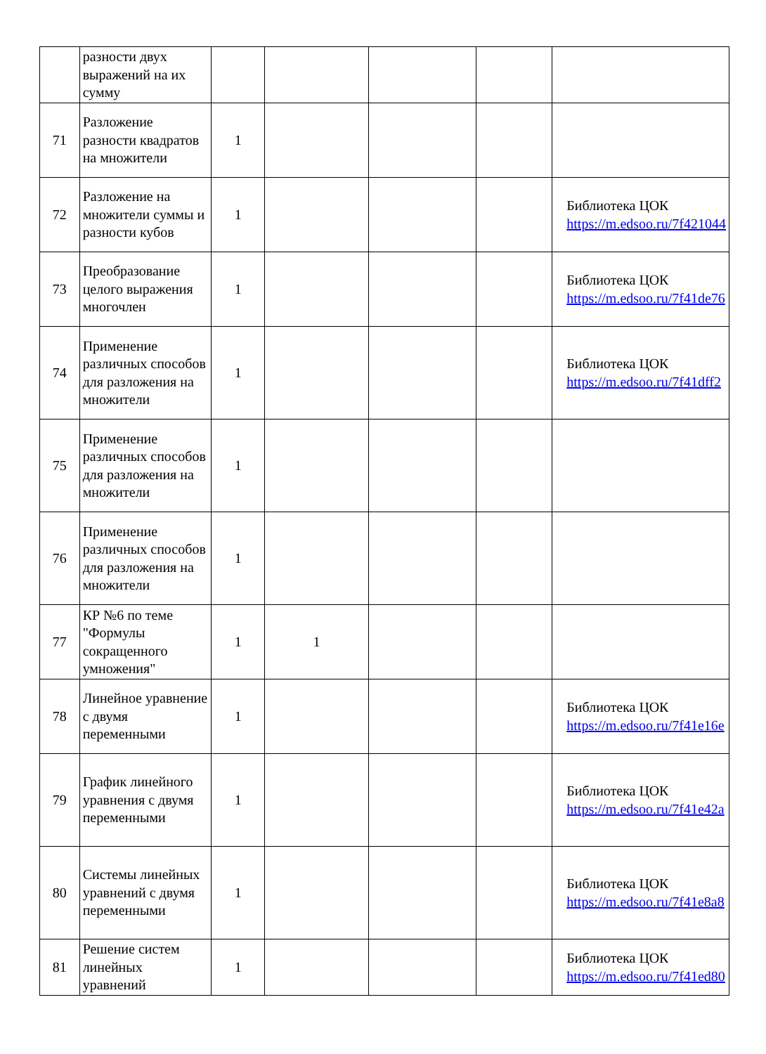| | разности двух выражений на их сумму | | | | | |
| 71 | Разложение разности квадратов на множители | 1 | | | | |
| 72 | Разложение на множители суммы и разности кубов | 1 | | | | Библиотека ЦОК https://m.edsoo.ru/7f421044 |
| 73 | Преобразование целого выражения многочлен | 1 | | | | Библиотека ЦОК https://m.edsoo.ru/7f41de76 |
| 74 | Применение различных способов для разложения на множители | 1 | | | | Библиотека ЦОК https://m.edsoo.ru/7f41dff2 |
| 75 | Применение различных способов для разложения на множители | 1 | | | | |
| 76 | Применение различных способов для разложения на множители | 1 | | | | |
| 77 | КР №6 по теме "Формулы сокращенного умножения" | 1 | 1 | | | |
| 78 | Линейное уравнение с двумя переменными | 1 | | | | Библиотека ЦОК https://m.edsoo.ru/7f41e16e |
| 79 | График линейного уравнения с двумя переменными | 1 | | | | Библиотека ЦОК https://m.edsoo.ru/7f41e42a |
| 80 | Системы линейных уравнений с двумя переменными | 1 | | | | Библиотека ЦОК https://m.edsoo.ru/7f41e8a8 |
| 81 | Решение систем линейных уравнений | 1 | | | | Библиотека ЦОК https://m.edsoo.ru/7f41ed80 |